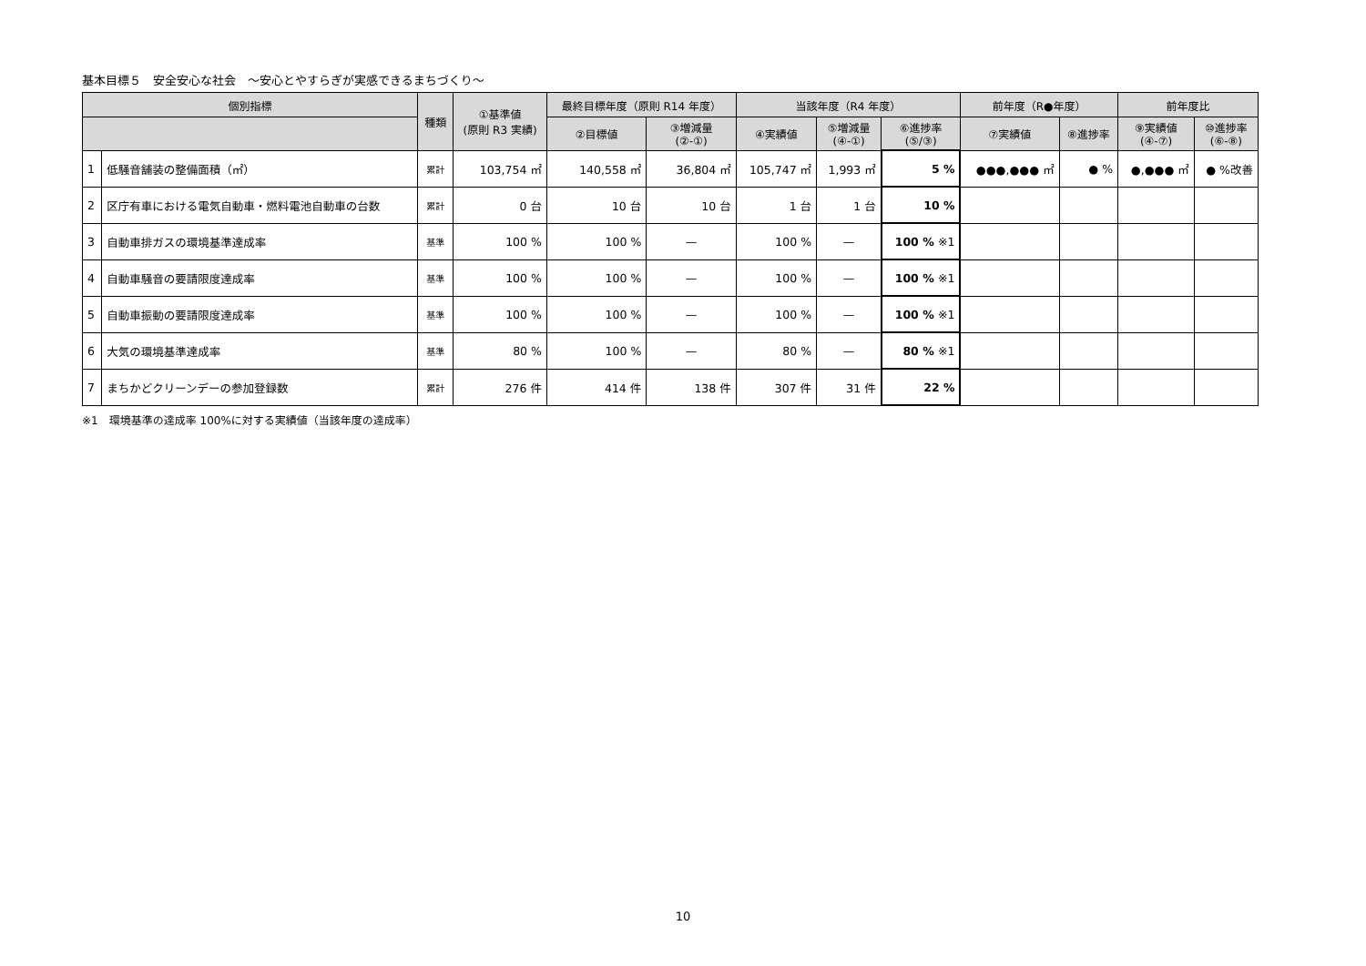基本目標５　安全安心な社会　～安心とやすらぎが実感できるまちづくり～
| 個別指標 | | 種類 | ①基準値 (原則 R3 実績) | 最終目標年度（原則 R14 年度） | | 当該年度（R4 年度） | | | 前年度（R●年度） | | 前年度比 | |
| --- | --- | --- | --- | --- | --- | --- | --- | --- | --- | --- | --- | --- |
| | | | | ②目標値 | ③増減量 (②-①) | ④実績値 | ⑤増減量 (④-①) | ⑥進捗率 (⑤/③) | ⑦実績値 | ⑧進捗率 | ⑨実績値 (④-⑦) | ⑩進捗率 (⑥-⑧) |
| 1 | 低騒音舗装の整備面積（㎡） | 累計 | 103,754 ㎡ | 140,558 ㎡ | 36,804 ㎡ | 105,747 ㎡ | 1,993 ㎡ | 5 % | ●●●,●●● ㎡ | ● % | ●,●●● ㎡ | ● %改善 |
| 2 | 区庁有車における電気自動車・燃料電池自動車の台数 | 累計 | 0 台 | 10 台 | 10 台 | 1 台 | 1 台 | 10 % | | | | |
| 3 | 自動車排ガスの環境基準達成率 | 基準 | 100 % | 100 % | — | 100 % | — | 100 % ※1 | | | | |
| 4 | 自動車騒音の要請限度達成率 | 基準 | 100 % | 100 % | — | 100 % | — | 100 % ※1 | | | | |
| 5 | 自動車振動の要請限度達成率 | 基準 | 100 % | 100 % | — | 100 % | — | 100 % ※1 | | | | |
| 6 | 大気の環境基準達成率 | 基準 | 80 % | 100 % | — | 80 % | — | 80 % ※1 | | | | |
| 7 | まちかどクリーンデーの参加登録数 | 累計 | 276 件 | 414 件 | 138 件 | 307 件 | 31 件 | 22 % | | | | |
※1　環境基準の達成率 100%に対する実績値（当該年度の達成率）
10